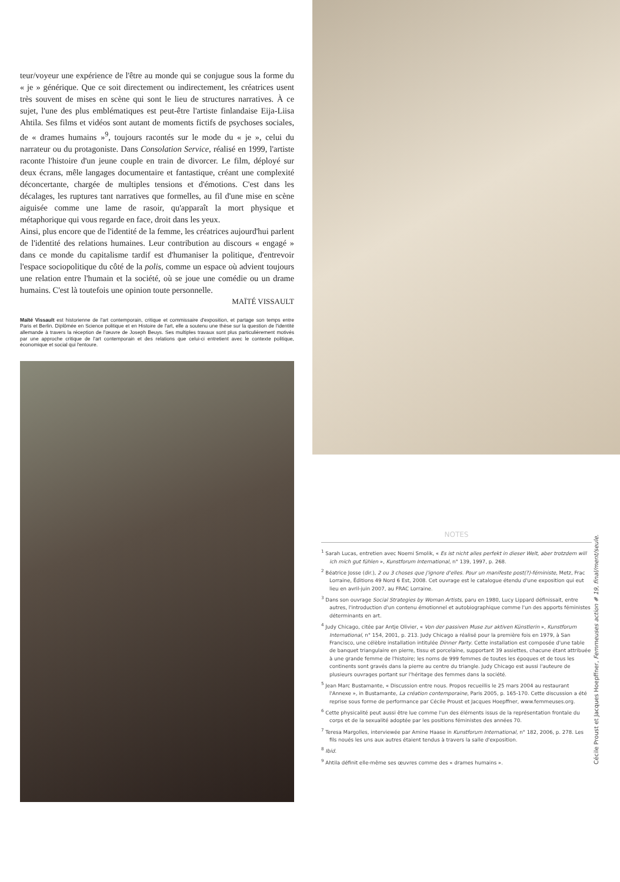teur/voyeur une expérience de l'être au monde qui se conjugue sous la forme du « je » générique. Que ce soit directement ou indirectement, les créatrices usent très souvent de mises en scène qui sont le lieu de structures narratives. À ce sujet, l'une des plus emblématiques est peut-être l'artiste finlandaise Eija-Liisa Ahtila. Ses films et vidéos sont autant de moments fictifs de psychoses sociales, de « drames humains »<sup>9</sup>, toujours racontés sur le mode du « je », celui du narrateur ou du protagoniste. Dans Consolation Service, réalisé en 1999, l'artiste raconte l'histoire d'un jeune couple en train de divorcer. Le film, déployé sur deux écrans, mêle langages documentaire et fantastique, créant une complexité déconcertante, chargée de multiples tensions et d'émotions. C'est dans les décalages, les ruptures tant narratives que formelles, au fil d'une mise en scène aiguisée comme une lame de rasoir, qu'apparaît la mort physique et métaphorique qui vous regarde en face, droit dans les yeux.
Ainsi, plus encore que de l'identité de la femme, les créatrices aujourd'hui parlent de l'identité des relations humaines. Leur contribution au discours « engagé » dans ce monde du capitalisme tardif est d'humaniser la politique, d'entrevoir l'espace sociopolitique du côté de la polis, comme un espace où advient toujours une relation entre l'humain et la société, où se joue une comédie ou un drame humains. C'est là toutefois une opinion toute personnelle.
MAÏTÉ VISSAULT
Maïté Vissault est historienne de l'art contemporain, critique et commissaire d'exposition, et partage son temps entre Paris et Berlin. Diplômée en Science politique et en Histoire de l'art, elle a soutenu une thèse sur la question de l'identité allemande à travers la réception de l'œuvre de Joseph Beuys. Ses multiples travaux sont plus particulièrement motivés par une approche critique de l'art contemporain et des relations que celui-ci entretient avec le contexte politique, économique et social qui l'entoure.
NOTES
<sup>1</sup> Sarah Lucas, entretien avec Noemi Smolik, « Es ist nicht alles perfekt in dieser Welt, aber trotzdem will ich mich gut fühlen », Kunstforum International, n° 139, 1997, p. 268.
<sup>2</sup> Béatrice Josse (dir.), 2 ou 3 choses que j'ignore d'elles. Pour un manifeste post(?)-féministe, Metz, Frac Lorraine, Éditions 49 Nord 6 Est, 2008. Cet ouvrage est le catalogue étendu d'une exposition qui eut lieu en avril-juin 2007, au FRAC Lorraine.
<sup>3</sup> Dans son ouvrage Social Strategies by Woman Artists, paru en 1980, Lucy Lippard définissait, entre autres, l'introduction d'un contenu émotionnel et autobiographique comme l'un des apports féministes déterminants en art.
<sup>4</sup> Judy Chicago, citée par Antje Olivier, « Von der passiven Muse zur aktiven Künstlerin », Kunstforum International, n° 154, 2001, p. 213. Judy Chicago a réalisé pour la première fois en 1979, à San Francisco, une célèbre installation intitulée Dinner Party. Cette installation est composée d'une table de banquet triangulaire en pierre, tissu et porcelaine, supportant 39 assiettes, chacune étant attribuée à une grande femme de l'histoire; les noms de 999 femmes de toutes les époques et de tous les continents sont gravés dans la pierre au centre du triangle. Judy Chicago est aussi l'auteure de plusieurs ouvrages portant sur l'héritage des femmes dans la société.
<sup>5</sup> Jean Marc Bustamante, « Discussion entre nous. Propos recueillis le 25 mars 2004 au restaurant l'Annexe », in Bustamante, La création contemporaine, Paris 2005, p. 165-170. Cette discussion a été reprise sous forme de performance par Cécile Proust et Jacques Hoepffner, www.femmeuses.org.
<sup>6</sup> Cette physicalité peut aussi être lue comme l'un des éléments issus de la représentation frontale du corps et de la sexualité adoptée par les positions féministes des années 70.
<sup>7</sup> Teresa Margolles, interviewée par Amine Haase in Kunstforum International, n° 182, 2006, p. 278. Les fils noués les uns aux autres étaient tendus à travers la salle d'exposition.
<sup>8</sup> Ibid.
<sup>9</sup> Ahtila définit elle-même ses œuvres comme des « drames humains ».
Cécile Proust et Jacques Hoepffner, Femmeuses action # 19, final/ment/seule.